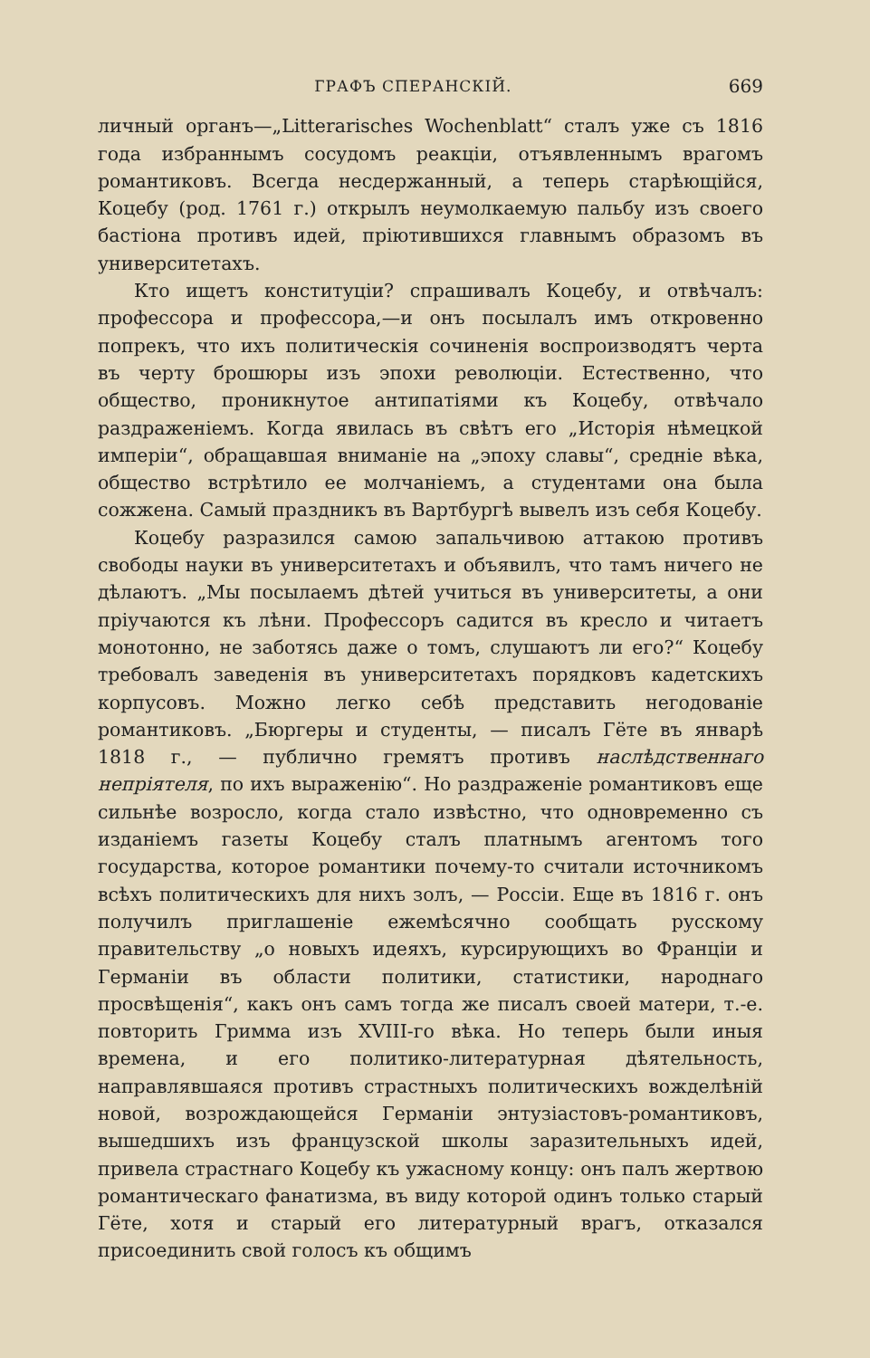ГРАФЪ СПЕРАНСКІЙ. 669
личный органъ—„Litterarisches Wochenblatt“ сталъ уже съ 1816 года избраннымъ сосудомъ реакціи, отъявленнымъ врагомъ романтиковъ. Всегда несдержанный, а теперь старѣющійся, Коцебу (род. 1761 г.) открылъ неумолкаемую пальбу изъ своего бастіона противъ идей, пріютившихся главнымъ образомъ въ университетахъ.
Кто ищетъ конституціи? спрашивалъ Коцебу, и отвѣчалъ: профессора и профессора,—и онъ посылалъ имъ откровенно попрекъ, что ихъ политическія сочиненія воспроизводятъ черта въ черту брошюры изъ эпохи революціи. Естественно, что общество, проникнутое антипатіями къ Коцебу, отвѣчало раздраженіемъ. Когда явилась въ свѣтъ его „Исторія нѣмецкой имперіи“, обращавшая вниманіе на „эпоху славы“, средніе вѣка, общество встрѣтило ее молчаніемъ, а студентами она была сожжена. Самый праздникъ въ Вартбургѣ вывелъ изъ себя Коцебу.
Коцебу разразился самою запальчивою аттакою противъ свободы науки въ университетахъ и объявилъ, что тамъ ничего не дѣлаютъ. „Мы посылаемъ дѣтей учиться въ университеты, а они пріучаются къ лѣни. Профессоръ садится въ кресло и читаетъ монотонно, не заботясь даже о томъ, слушаютъ ли его?“ Коцебу требовалъ заведенія въ университетахъ порядковъ кадетскихъ корпусовъ. Можно легко себѣ представить негодованіе романтиковъ. „Бюргеры и студенты, — писалъ Гёте въ январѣ 1818 г., — публично гремятъ противъ наслѣдственнаго непріятеля, по ихъ выраженію“. Но раздраженіе романтиковъ еще сильнѣе возросло, когда стало извѣстно, что одновременно съ изданіемъ газеты Коцебу сталъ платнымъ агентомъ того государства, которое романтики почему-то считали источникомъ всѣхъ политическихъ для нихъ золъ, — Россіи. Еще въ 1816 г. онъ получилъ приглашеніе ежемѣсячно сообщать русскому правительству „о новыхъ идеяхъ, курсирующихъ во Франціи и Германіи въ области политики, статистики, народнаго просвѣщенія“, какъ онъ самъ тогда же писалъ своей матери, т.-е. повторить Гримма изъ XVIII-го вѣка. Но теперь были иныя времена, и его политико-литературная дѣятельность, направлявшаяся противъ страстныхъ политическихъ вожделѣній новой, возрождающейся Германіи энтузіастовъ-романтиковъ, вышедшихъ изъ французской школы заразительныхъ идей, привела страстнаго Коцебу къ ужасному концу: онъ палъ жертвою романтическаго фанатизма, въ виду которой одинъ только старый Гёте, хотя и старый его литературный врагъ, отказался присоединить свой голосъ къ общимъ